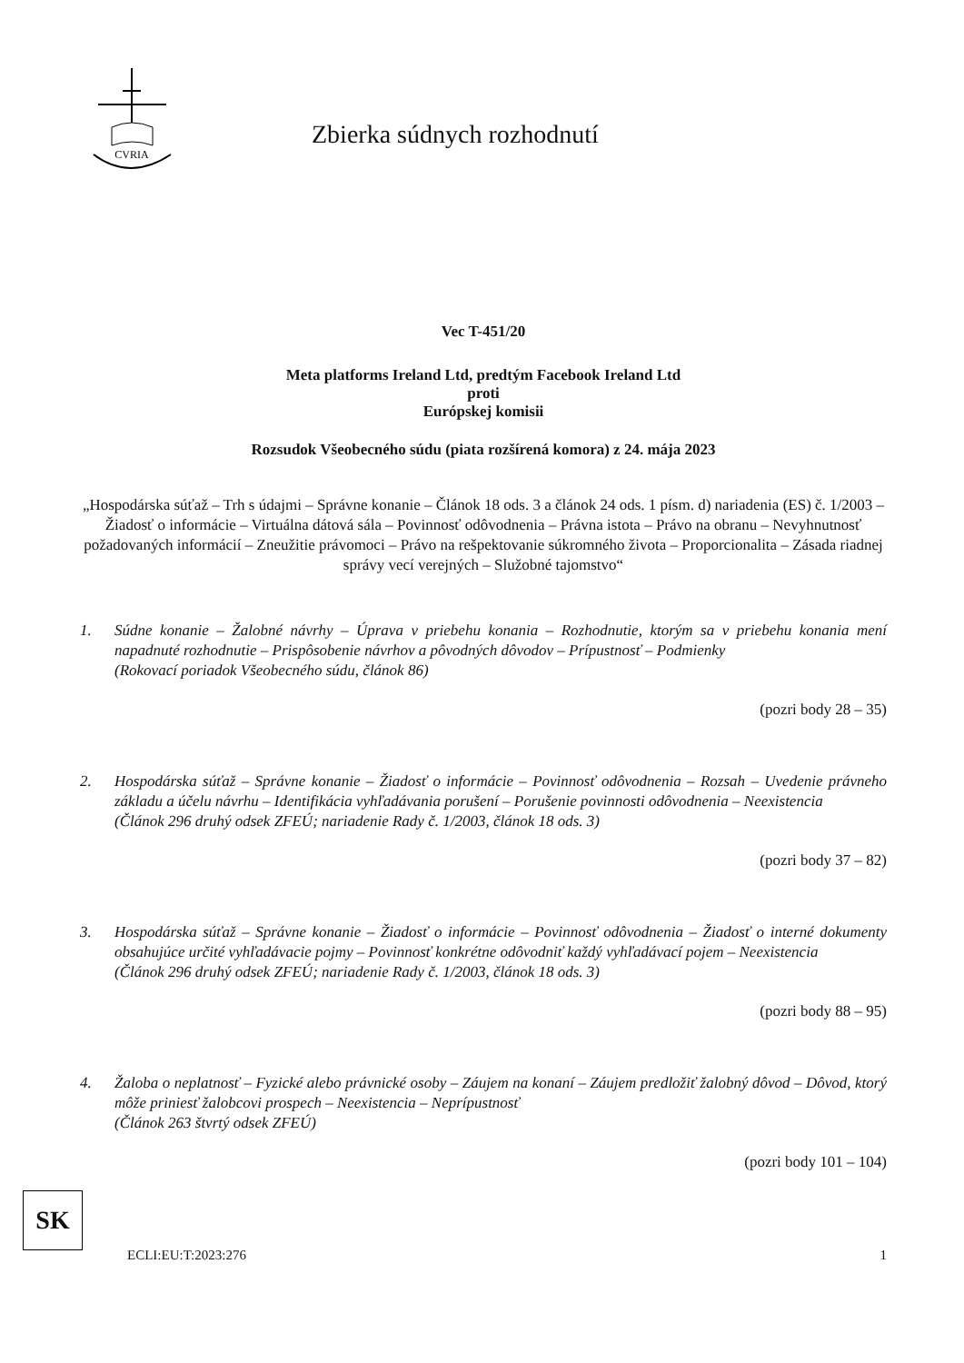CVRIA
Zbierka súdnych rozhodnutí
Vec T-451/20
Meta platforms Ireland Ltd, predtým Facebook Ireland Ltd
proti
Európskej komisii
Rozsudok Všeobecného súdu (piata rozšírená komora) z 24. mája 2023
„Hospodárska súťaž – Trh s údajmi – Správne konanie – Článok 18 ods. 3 a článok 24 ods. 1 písm. d) nariadenia (ES) č. 1/2003 – Žiadosť o informácie – Virtuálna dátová sála – Povinnosť odôvodnenia – Právna istota – Právo na obranu – Nevyhnutnosť požadovaných informácií – Zneužitie právomoci – Právo na rešpektovanie súkromného života – Proporcionalita – Zásada riadnej správy vecí verejných – Služobné tajomstvo“
1. Súdne konanie – Žalobné návrhy – Úprava v priebehu konania – Rozhodnutie, ktorým sa v priebehu konania mení napadnuté rozhodnutie – Prispôsobenie návrhov a pôvodných dôvodov – Prípustnosť – Podmienky
(Rokovací poriadok Všeobecného súdu, článok 86)
(pozri body 28 – 35)
2. Hospodárska súťaž – Správne konanie – Žiadosť o informácie – Povinnosť odôvodnenia – Rozsah – Uvedenie právneho základu a účelu návrhu – Identifikácia vyhľadávania porušení – Porušenie povinnosti odôvodnenia – Neexistencia
(Článok 296 druhý odsek ZFEÚ; nariadenie Rady č. 1/2003, článok 18 ods. 3)
(pozri body 37 – 82)
3. Hospodárska súťaž – Správne konanie – Žiadosť o informácie – Povinnosť odôvodnenia – Žiadosť o interné dokumenty obsahujúce určité vyhľadávacie pojmy – Povinnosť konkrétne odôvodniť každý vyhľadávací pojem – Neexistencia
(Článok 296 druhý odsek ZFEÚ; nariadenie Rady č. 1/2003, článok 18 ods. 3)
(pozri body 88 – 95)
4. Žaloba o neplatnosť – Fyzické alebo právnické osoby – Záujem na konaní – Záujem predložiť žalobný dôvod – Dôvod, ktorý môže priniesť žalobcovi prospech – Neexistencia – Neprípustnosť
(Článok 263 štvrtý odsek ZFEÚ)
(pozri body 101 – 104)
SK
ECLI:EU:T:2023:276 1